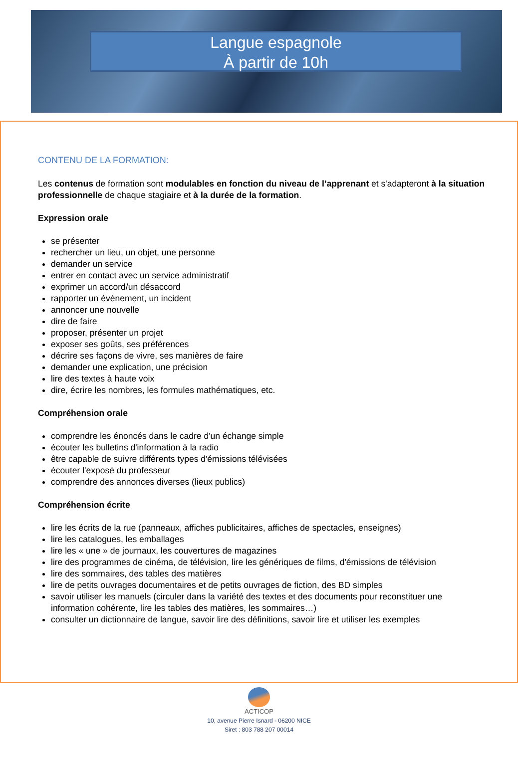Langue espagnole
À partir de 10h
CONTENU DE LA FORMATION:
Les contenus de formation sont modulables en fonction du niveau de l’apprenant et s'adapteront à la situation professionnelle de chaque stagiaire et à la durée de la formation.
Expression orale
se présenter
rechercher un lieu, un objet, une personne
demander un service
entrer en contact avec un service administratif
exprimer un accord/un désaccord
rapporter un événement, un incident
annoncer une nouvelle
dire de faire
proposer, présenter un projet
exposer ses goûts, ses préférences
décrire ses façons de vivre, ses manières de faire
demander une explication, une précision
lire des textes à haute voix
dire, écrire les nombres, les formules mathématiques, etc.
Compréhension orale
comprendre les énoncés dans le cadre d'un échange simple
écouter les bulletins d'information à la radio
être capable de suivre différents types d'émissions télévisées
écouter l'exposé du professeur
comprendre des annonces diverses (lieux publics)
Compréhension écrite
lire les écrits de la rue (panneaux, affiches publicitaires, affiches de spectacles, enseignes)
lire les catalogues, les emballages
lire les « une » de journaux, les couvertures de magazines
lire des programmes de cinéma, de télévision, lire les génériques de films, d'émissions de télévision
lire des sommaires, des tables des matières
lire de petits ouvrages documentaires et de petits ouvrages de fiction, des BD simples
savoir utiliser les manuels (circuler dans la variété des textes et des documents pour reconstituer une information cohérente, lire les tables des matières, les sommaires…)
consulter un dictionnaire de langue, savoir lire des définitions, savoir lire et utiliser les exemples
ACTICOP
10, avenue Pierre Isnard - 06200 NICE
Siret : 803 788 207 00014